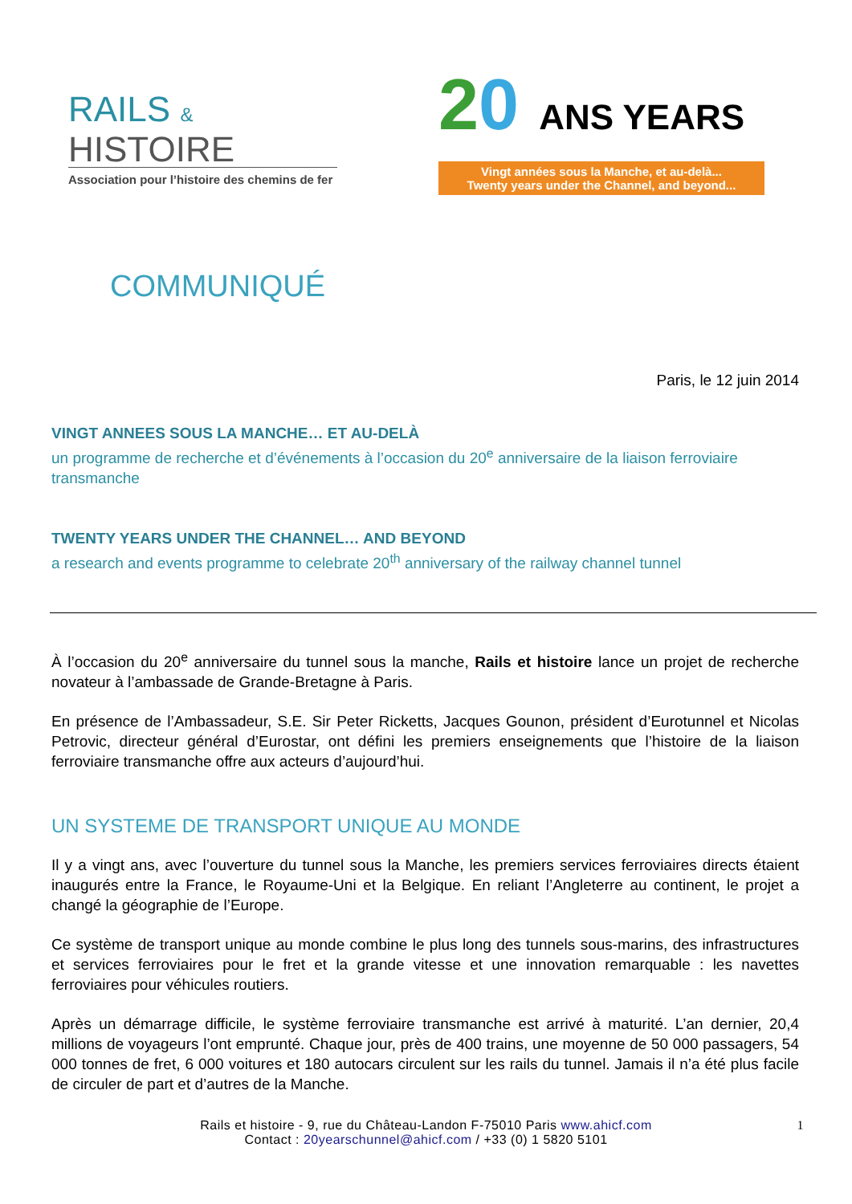RAILS &
HISTOIRE
Association pour l’histoire des chemins de fer
20 ANS YEARS
Vingt années sous la Manche, et au-delà...
Twenty years under the Channel, and beyond...
COMMUNIQUÉ
Paris, le 12 juin 2014
VINGT ANNEES SOUS LA MANCHE… ET AU-DELÀ
un programme de recherche et d’événements à l’occasion du 20<sup>e</sup> anniversaire de la liaison ferroviaire transmanche
TWENTY YEARS UNDER THE CHANNEL… AND BEYOND
a research and events programme to celebrate 20<sup>th</sup> anniversary of the railway channel tunnel
À l’occasion du 20<sup>e</sup> anniversaire du tunnel sous la manche, Rails et histoire lance un projet de recherche novateur à l’ambassade de Grande-Bretagne à Paris.
En présence de l’Ambassadeur, S.E. Sir Peter Ricketts, Jacques Gounon, président d’Eurotunnel et Nicolas Petrovic, directeur général d’Eurostar, ont défini les premiers enseignements que l’histoire de la liaison ferroviaire transmanche offre aux acteurs d’aujourd’hui.
UN SYSTEME DE TRANSPORT UNIQUE AU MONDE
Il y a vingt ans, avec l’ouverture du tunnel sous la Manche, les premiers services ferroviaires directs étaient inaugurés entre la France, le Royaume-Uni et la Belgique. En reliant l’Angleterre au continent, le projet a changé la géographie de l’Europe.
Ce système de transport unique au monde combine le plus long des tunnels sous-marins, des infrastructures et services ferroviaires pour le fret et la grande vitesse et une innovation remarquable : les navettes ferroviaires pour véhicules routiers.
Après un démarrage difficile, le système ferroviaire transmanche est arrivé à maturité. L’an dernier, 20,4 millions de voyageurs l’ont emprunté. Chaque jour, près de 400 trains, une moyenne de 50 000 passagers, 54 000 tonnes de fret, 6 000 voitures et 180 autocars circulent sur les rails du tunnel. Jamais il n’a été plus facile de circuler de part et d’autres de la Manche.
Rails et histoire - 9, rue du Château-Landon F-75010 Paris www.ahicf.com
Contact : 20yearschunnel@ahicf.com / +33 (0) 1 5820 5101
1